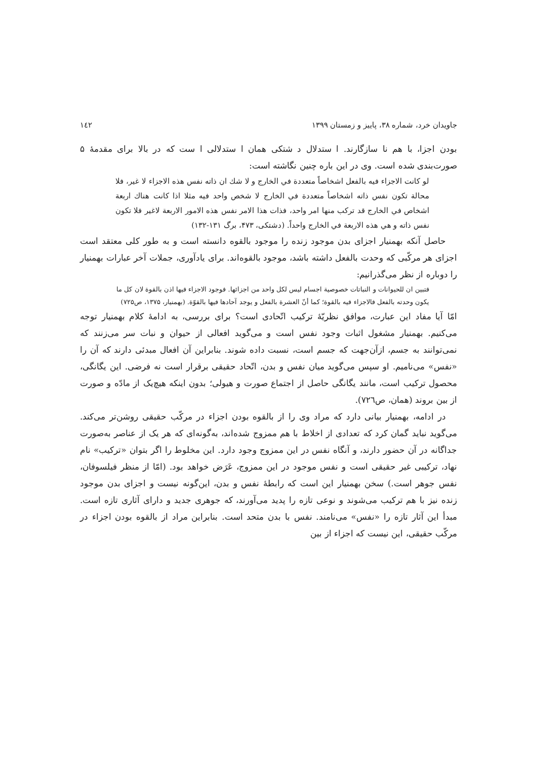جاویدان خرد، شماره ۳۸، پاییز و زمستان ۱۳۹۹ ۱٤۲
بودن اجزا، با هم نا سازگارند. ا ستدلال د شتکی همان ا ستدلالی ا ست که در بالا برای مقدمهٔ ۵ صورت‌بندی شده است. وی در این باره چنین نگاشته است:
لو كانت الاجزاء فيه بالفعل اشخاصاً متعددة في الخارج و لا شك ان ذاته نفس هذه الاجزاء لا غير، فلا محالة تكون نفس ذاته اشخاصاً متعددة في الخارج لا شخص واحد فيه مثلا اذا كانت هناك اربعة اشخاص في الخارج قد تركب منها امر واحد، فذات هذا الامر نفس هذه الامور الاربعة لاغير فلا تكون نفس ذاته و هي هذه الاربعة في الخارج واحداً. (دشتکی، ۴۷۳، برگ ۱۳۱-۱۳۲)
حاصل آنکه بهمنیار اجزای بدن موجود زنده را موجود بالقوه دانسته است و به طور کلی معتقد است اجزای هر مرکّبی که وحدت بالفعل داشته باشد، موجود بالقوه‌اند. برای یادآوری، جملات آخر عبارات بهمنیار را دوباره از نظر می‌گذرانیم:
فتبين ان للحيوانات و النباتات خصوصية اجسام ليس لكل واحد من اجزائها. فوجود الاجزاء فيها اذن بالقوة لان كل ما يكون وحدته بالفعل فالاجزاء فيه بالقوة؛ كما أنّ العشرة بالفعل و يوجد آحادها فيها بالقوّة. (بهمنیار، ۱۳۷۵، ص۷۲۵)
امّا آیا مفاد این عبارت، موافق نظریّهٔ ترکیب اتّحادی است؟ برای بررسی، به ادامهٔ کلام بهمنیار توجه می‌کنیم. بهمنیار مشغول اثبات وجود نفس است و می‌گوید افعالی از حیوان و نبات سر می‌زنند که نمی‌توانند به جسم، ازآن‌جهت که جسم است، نسبت داده شوند. بنابراین آن افعال مبدئی دارند که آن را «نفس» می‌نامیم. او سپس می‌گوید میان نفس و بدن، اتّحاد حقیقی برقرار است نه فرضی. این یگانگی، محصول ترکیب است، مانند یگانگی حاصل از اجتماع صورت و هیولی؛ بدون اینکه هیچ‌یک از مادّه و صورت از بین بروند (همان، ص۷۲٦).
در ادامه، بهمنیار بیانی دارد که مراد وی را از بالقوه بودن اجزاء در مرکّب حقیقی روشن‌تر می‌کند. می‌گوید نباید گمان کرد که تعدادی از اخلاط با هم ممزوج شده‌اند، به‌گونه‌ای که هر یک از عناصر به‌صورت جداگانه در آن حضور دارند، و آنگاه نفس در این ممزوج وجود دارد. این مخلوط را اگر بتوان «ترکیب» نام نهاد، ترکیبی غیر حقیقی است و نفس موجود در این ممزوج، عَرَض خواهد بود. (امّا از منظر فیلسوفان، نفس جوهر است.) سخن بهمنیار این است که رابطهٔ نفس و بدن، این‌گونه نیست و اجزای بدن موجود زنده نیز با هم ترکیب می‌شوند و نوعی تازه را پدید می‌آورند، که جوهری جدید و دارای آثاری تازه است. مبدأ این آثار تازه را «نفس» می‌نامند. نفس با بدن متحد است. بنابراین مراد از بالقوه بودن اجزاء در مرکّب حقیقی، این نیست که اجزاء از بین